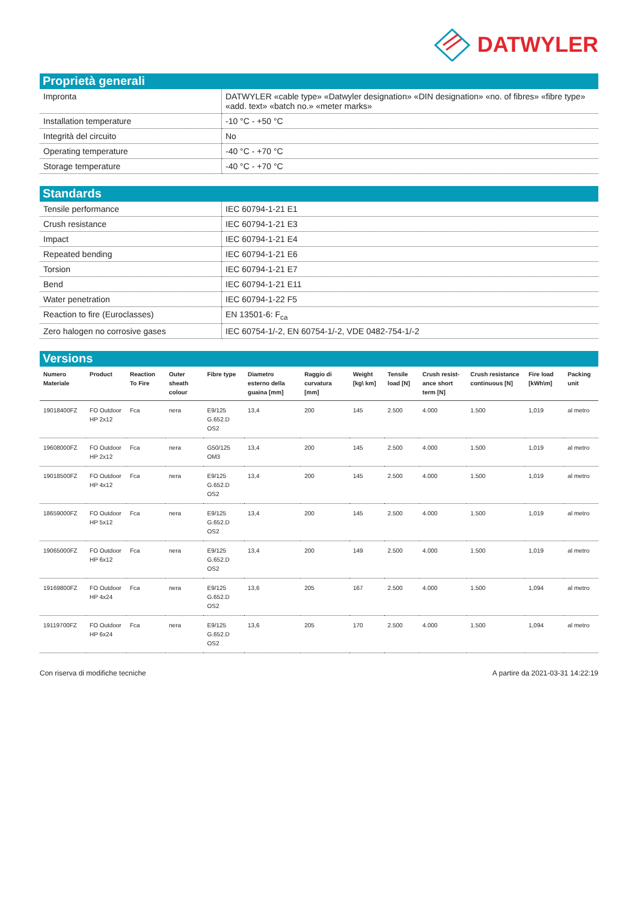DATWYLER
Proprietà generali
| Impronta | DATWYLER «cable type» «Datwyler designation» «DIN designation» «no. of fibres» «fibre type» «add. text» «batch no.» «meter marks» |
| Installation temperature | -10 °C - +50 °C |
| Integrità del circuito | No |
| Operating temperature | -40 °C - +70 °C |
| Storage temperature | -40 °C - +70 °C |
Standards
| Tensile performance | IEC 60794-1-21 E1 |
| Crush resistance | IEC 60794-1-21 E3 |
| Impact | IEC 60794-1-21 E4 |
| Repeated bending | IEC 60794-1-21 E6 |
| Torsion | IEC 60794-1-21 E7 |
| Bend | IEC 60794-1-21 E11 |
| Water penetration | IEC 60794-1-22 F5 |
| Reaction to fire (Euroclasses) | EN 13501-6: F<sub>ca</sub> |
| Zero halogen no corrosive gases | IEC 60754-1/-2, EN 60754-1/-2, VDE 0482-754-1/-2 |
Versions
| Numero Materiale | Product | Reaction To Fire | Outer sheath colour | Fibre type | Diametro esterno della guaina [mm] | Raggio di curvatura [mm] | Weight [kg\ km] | Tensile load [N] | Crush resist-ance short term [N] | Crush resistance continuous [N] | Fire load [kWh\m] | Packing unit |
| --- | --- | --- | --- | --- | --- | --- | --- | --- | --- | --- | --- | --- |
| 19018400FZ | FO Outdoor HP 2x12 | Fca | nera | E9/125 G.652.D OS2 | 13,4 | 200 | 145 | 2.500 | 4.000 | 1.500 | 1,019 | al metro |
| 19608000FZ | FO Outdoor HP 2x12 | Fca | nera | G50/125 OM3 | 13,4 | 200 | 145 | 2.500 | 4.000 | 1.500 | 1,019 | al metro |
| 19018500FZ | FO Outdoor HP 4x12 | Fca | nera | E9/125 G.652.D OS2 | 13,4 | 200 | 145 | 2.500 | 4.000 | 1.500 | 1,019 | al metro |
| 18659000FZ | FO Outdoor HP 5x12 | Fca | nera | E9/125 G.652.D OS2 | 13,4 | 200 | 145 | 2.500 | 4.000 | 1.500 | 1,019 | al metro |
| 19065000FZ | FO Outdoor HP 6x12 | Fca | nera | E9/125 G.652.D OS2 | 13,4 | 200 | 149 | 2.500 | 4.000 | 1.500 | 1,019 | al metro |
| 19169800FZ | FO Outdoor HP 4x24 | Fca | nera | E9/125 G.652.D OS2 | 13,6 | 205 | 167 | 2.500 | 4.000 | 1.500 | 1,094 | al metro |
| 19119700FZ | FO Outdoor HP 6x24 | Fca | nera | E9/125 G.652.D OS2 | 13,6 | 205 | 170 | 2.500 | 4.000 | 1.500 | 1,094 | al metro |
Con riserva di modifiche tecniche A partire da 2021-03-31 14:22:19